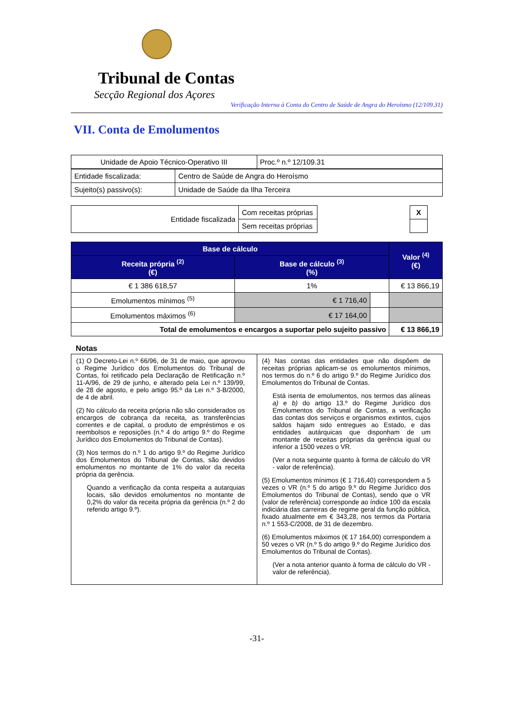Tribunal de Contas
Secção Regional dos Açores
Verificação Interna à Conta do Centro de Saúde de Angra do Heroísmo (12/109.31)
VII. Conta de Emolumentos
| Unidade de Apoio Técnico-Operativo III | Proc.º n.º 12/109.31 |
| Entidade fiscalizada: | Centro de Saúde de Angra do Heroísmo |
| Sujeito(s) passivo(s): | Unidade de Saúde da Ilha Terceira |
| Entidade fiscalizada | Com receitas próprias | | X |
| | Sem receitas próprias | | |
| Base de cálculo | | | Valor <sup>(4)</sup> (€) |
| --- | --- | --- | --- |
| Receita própria <sup>(2)</sup> (€) | Base de cálculo <sup>(3)</sup> (%) | | |
| € 1 386 618,57 | 1% | | € 13 866,19 |
| Emolumentos mínimos <sup>(5)</sup> | € 1 716,40 | | |
| Emolumentos máximos <sup>(6)</sup> | € 17 164,00 | | |
| Total de emolumentos e encargos a suportar pelo sujeito passivo | | | € 13 866,19 |
Notas
(1) O Decreto-Lei n.º 66/96, de 31 de maio, que aprovou o Regime Jurídico dos Emolumentos do Tribunal de Contas, foi retificado pela Declaração de Retificação n.º 11-A/96, de 29 de junho, e alterado pela Lei n.º 139/99, de 28 de agosto, e pelo artigo 95.º da Lei n.º 3-B/2000, de 4 de abril.
(2) No cálculo da receita própria não são considerados os encargos de cobrança da receita, as transferências correntes e de capital, o produto de empréstimos e os reembolsos e reposições (n.º 4 do artigo 9.º do Regime Jurídico dos Emolumentos do Tribunal de Contas).
(3) Nos termos do n.º 1 do artigo 9.º do Regime Jurídico dos Emolumentos do Tribunal de Contas, são devidos emolumentos no montante de 1% do valor da receita própria da gerência.
Quando a verificação da conta respeita a autarquias locais, são devidos emolumentos no montante de 0,2% do valor da receita própria da gerência (n.º 2 do referido artigo 9.º).
(4) Nas contas das entidades que não dispõem de receitas próprias aplicam-se os emolumentos mínimos, nos termos do n.º 6 do artigo 9.º do Regime Jurídico dos Emolumentos do Tribunal de Contas.
Está isenta de emolumentos, nos termos das alíneas a) e b) do artigo 13.º do Regime Jurídico dos Emolumentos do Tribunal de Contas, a verificação das contas dos serviços e organismos extintos, cujos saldos hajam sido entregues ao Estado, e das entidades autárquicas que disponham de um montante de receitas próprias da gerência igual ou inferior a 1500 vezes o VR.
(Ver a nota seguinte quanto à forma de cálculo do VR - valor de referência).
(5) Emolumentos mínimos (€ 1 716,40) correspondem a 5 vezes o VR (n.º 5 do artigo 9.º do Regime Jurídico dos Emolumentos do Tribunal de Contas), sendo que o VR (valor de referência) corresponde ao índice 100 da escala indiciária das carreiras de regime geral da função pública, fixado atualmente em € 343,28, nos termos da Portaria n.º 1 553-C/2008, de 31 de dezembro.
(6) Emolumentos máximos (€ 17 164,00) correspondem a 50 vezes o VR (n.º 5 do artigo 9.º do Regime Jurídico dos Emolumentos do Tribunal de Contas).
(Ver a nota anterior quanto à forma de cálculo do VR - valor de referência).
-31-